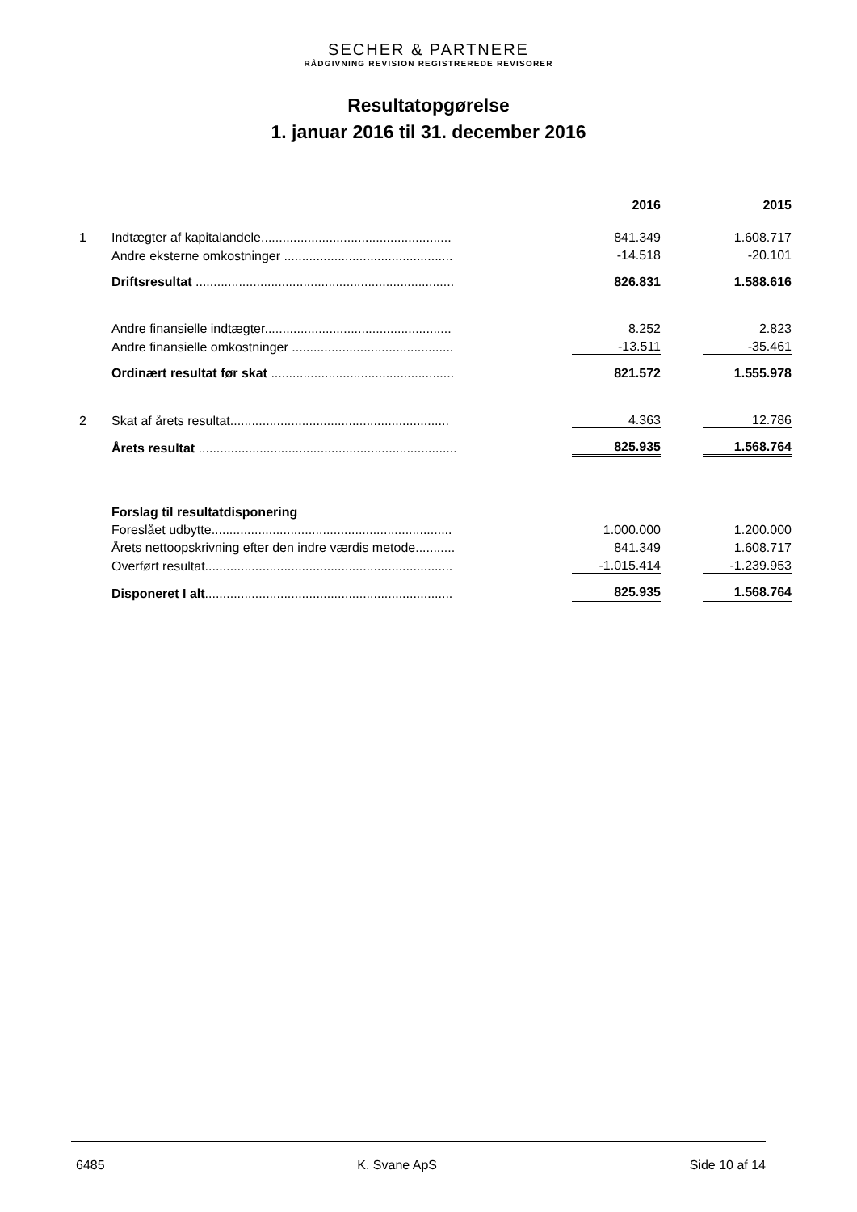SECHER & PARTNERE
RÅDGIVNING REVISION REGISTREREDE REVISORER
Resultatopgørelse
1. januar 2016 til 31. december 2016
| | | 2016 | | 2015 |
| 1 | Indtægter af kapitalandele..................................................... | 841.349 | | 1.608.717 |
| | Andre eksterne omkostninger ............................................... | -14.518 | | -20.101 |
| | Driftsresultat ........................................................................ | 826.831 | | 1.588.616 |
| | Andre finansielle indtægter.................................................... | 8.252 | | 2.823 |
| | Andre finansielle omkostninger ............................................. | -13.511 | | -35.461 |
| | Ordinært resultat før skat ................................................... | 821.572 | | 1.555.978 |
| 2 | Skat af årets resultat............................................................. | 4.363 | | 12.786 |
| | Årets resultat ........................................................................ | 825.935 | | 1.568.764 |
| | Forslag til resultatdisponering | | | |
| | Foreslået udbytte................................................................... | 1.000.000 | | 1.200.000 |
| | Årets nettoopskrivning efter den indre værdis metode........... | 841.349 | | 1.608.717 |
| | Overført resultat..................................................................... | -1.015.414 | | -1.239.953 |
| | Disponeret I alt ..................................................................... | 825.935 | | 1.568.764 |
6485 K. Svane ApS Side 10 af 14